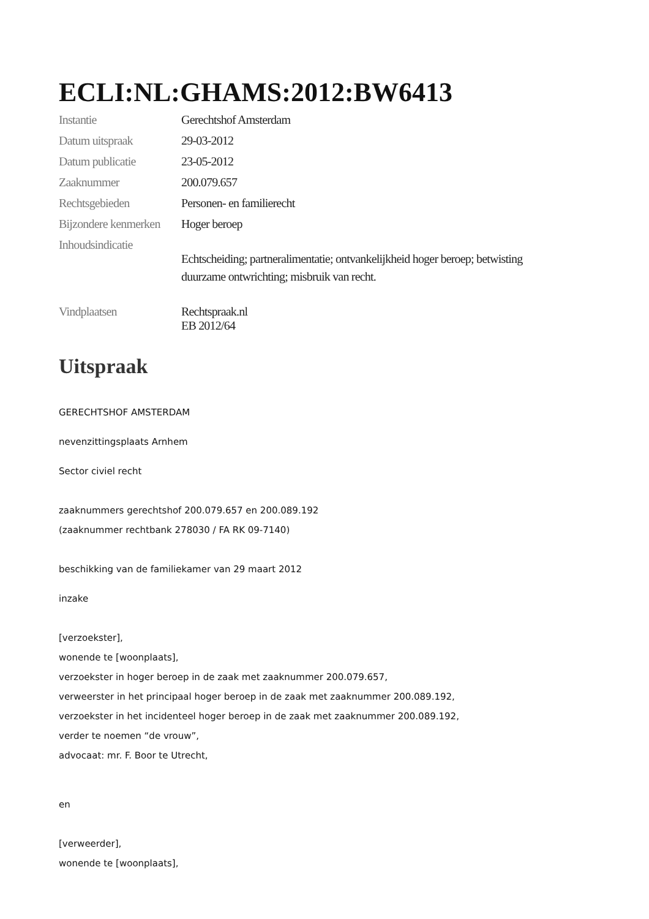ECLI:NL:GHAMS:2012:BW6413
Instantie Gerechtshof Amsterdam
Datum uitspraak 29-03-2012
Datum publicatie 23-05-2012
Zaaknummer 200.079.657
Rechtsgebieden Personen- en familierecht
Bijzondere kenmerken
Hoger beroep
Inhoudsindicatie
Echtscheiding; partneralimentatie; ontvankelijkheid hoger beroep; betwisting
duurzame ontwrichting; misbruik van recht.
Vindplaatsen Rechtspraak.nl
EB 2012/64
Uitspraak
GERECHTSHOF AMSTERDAM
nevenzittingsplaats Arnhem
Sector civiel recht
zaaknummers gerechtshof 200.079.657 en 200.089.192
(zaaknummer rechtbank 278030 / FA RK 09-7140)
beschikking van de familiekamer van 29 maart 2012
inzake
[verzoekster],
wonende te [woonplaats],
verzoekster in hoger beroep in de zaak met zaaknummer 200.079.657,
verweerster in het principaal hoger beroep in de zaak met zaaknummer 200.089.192,
verzoekster in het incidenteel hoger beroep in de zaak met zaaknummer 200.089.192,
verder te noemen “de vrouw”,
advocaat: mr. F. Boor te Utrecht,
en
[verweerder],
wonende te [woonplaats],